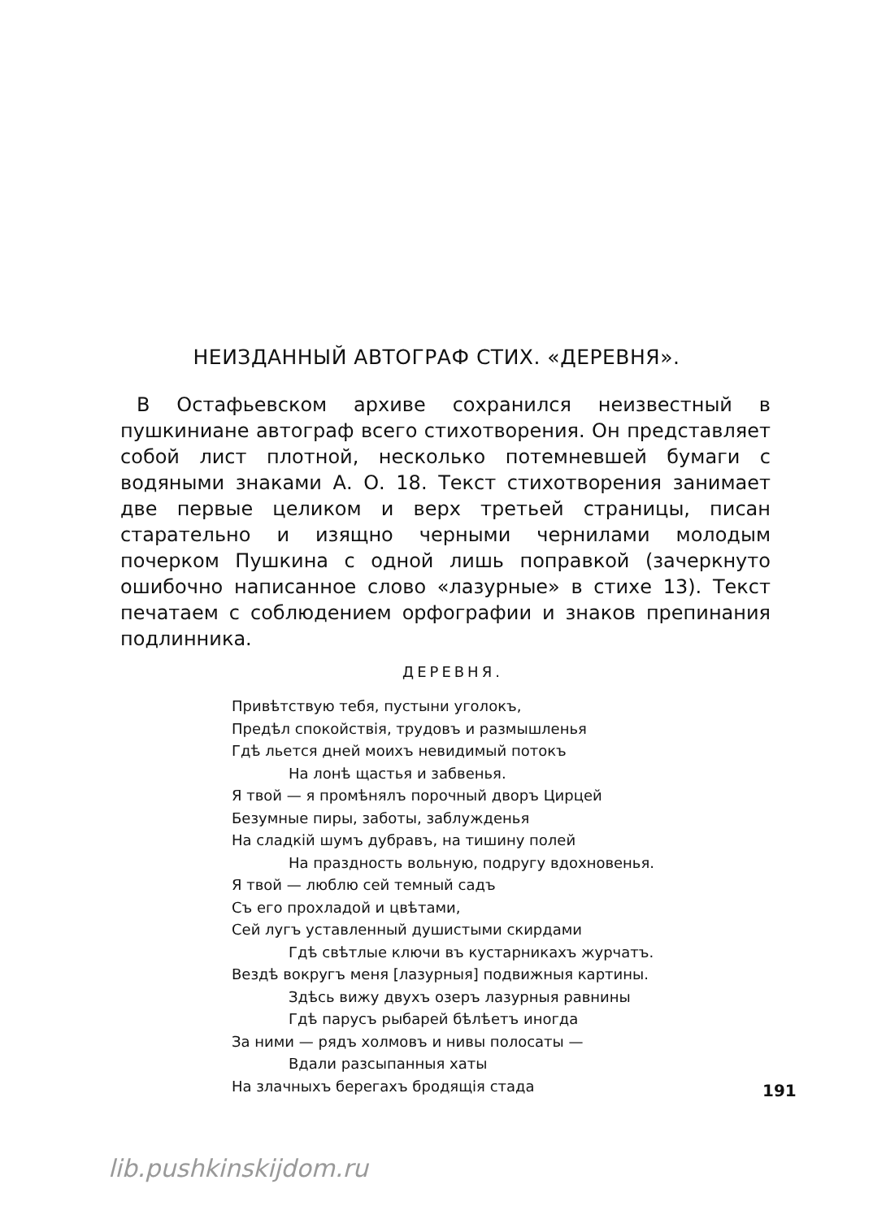НЕИЗДАННЫЙ АВТОГРАФ СТИХ. «ДЕРЕВНЯ».
В Остафьевском архиве сохранился неизвестный в пушкиниане автограф всего стихотворения. Он представляет собой лист плотной, несколько потемневшей бумаги с водяными знаками А. О. 18. Текст стихотворения занимает две первые целиком и верх третьей страницы, писан старательно и изящно черными чернилами молодым почерком Пушкина с одной лишь поправкой (зачеркнуто ошибочно написанное слово «лазурные» в стихе 13). Текст печатаем с соблюдением орфографии и знаков препинания подлинника.
ДЕРЕВНЯ.
Привѣтствую тебя, пустыни уголокъ,
Предѣл спокойствія, трудовъ и размышленья
Гдѣ льется дней моихъ невидимый потокъ
На лонѣ щастья и забвенья.
Я твой — я промѣнялъ порочный дворъ Цирцей
Безумные пиры, заботы, заблужденья
На сладкій шумъ дубравъ, на тишину полей
На праздность вольную, подругу вдохновенья.
Я твой — люблю сей темный садъ
Съ его прохладой и цвѣтами,
Сей лугъ уставленный душистыми скирдами
Гдѣ свѣтлые ключи въ кустарникахъ журчатъ.
Вездѣ вокругъ меня [лазурныя] подвижныя картины.
Здѣсь вижу двухъ озеръ лазурныя равнины
Гдѣ парусъ рыбарей бѣлѣетъ иногда
За ними — рядъ холмовъ и нивы полосаты —
Вдали разсыпанныя хаты
На злачныхъ берегахъ бродящія стада
191
lib.pushkinskijdom.ru